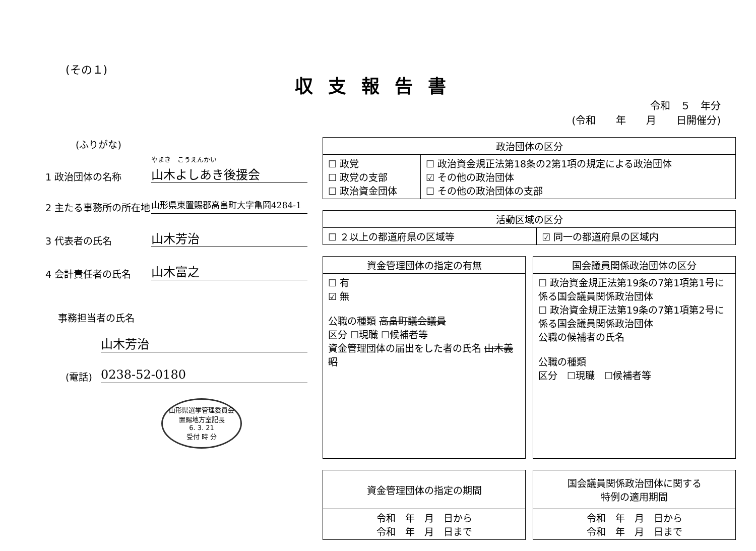(その１)
収支報告書
令和　５　年分
(令和　　年　　月　　日開催分)
(ふりがな)
1 政治団体の名称
やまき　こうえんかい
山木よしあき後援会
2 主たる事務所の所在地
山形県東置賜郡高畠町大字亀岡4284-1
3 代表者の氏名
山木芳治
4 会計責任者の氏名
山木富之
事務担当者の氏名
山木芳治
(電話)
0238-52-0180
山形県選挙管理委員会
置賜地方室記長
6. 3. 21
受付 時 分
| 政治団体の区分 | |
| --- | --- |
| ☐ 政党 ☐ 政党の支部 ☐ 政治資金団体 | ☐ 政治資金規正法第18条の2第1項の規定による政治団体 ☑ その他の政治団体 ☐ その他の政治団体の支部 |
| 活動区域の区分 | |
| --- | --- |
| ☐ ２以上の都道府県の区域等 | ☑ 同一の都道府県の区域内 |
| 資金管理団体の指定の有無 |
| --- |
| ☐ 有 ☑ 無 公職の種類 高畠町議会議員 区分 ☐現職 ☐候補者等 資金管理団体の届出をした者の氏名 山木義昭 |
| 国会議員関係政治団体の区分 |
| --- |
| ☐ 政治資金規正法第19条の7第1項第1号に係る国会議員関係政治団体 ☐ 政治資金規正法第19条の7第1項第2号に係る国会議員関係政治団体 公職の候補者の氏名 公職の種類 区分 ☐現職 ☐候補者等 |
| 資金管理団体の指定の期間 |
| --- |
| 令和 年 月 日から 令和 年 月 日まで |
| 国会議員関係政治団体に関する 特例の適用期間 |
| --- |
| 令和 年 月 日から 令和 年 月 日まで |